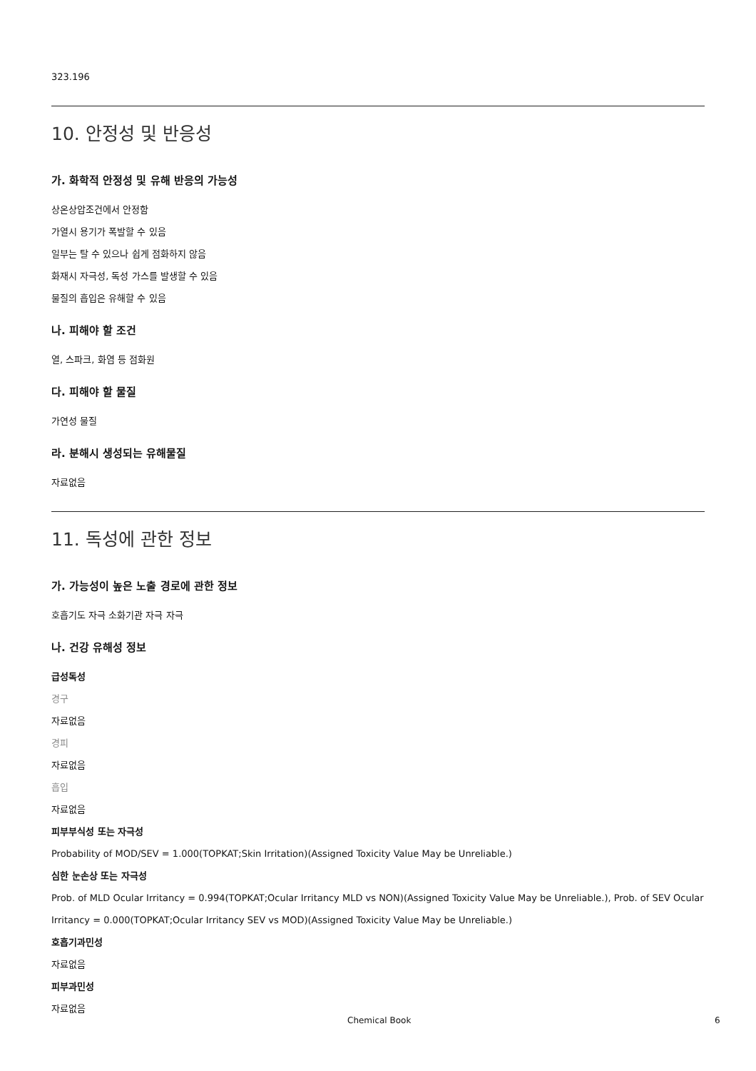323.196
10. 안정성 및 반응성
가. 화학적 안정성 및 유해 반응의 가능성
상온상압조건에서 안정함
가열시 용기가 폭발할 수 있음
일부는 탈 수 있으나 쉽게 점화하지 않음
화재시 자극성, 독성 가스를 발생할 수 있음
물질의 흡입은 유해할 수 있음
나. 피해야 할 조건
열, 스파크, 화염 등 점화원
다. 피해야 할 물질
가연성 물질
라. 분해시 생성되는 유해물질
자료없음
11. 독성에 관한 정보
가. 가능성이 높은 노출 경로에 관한 정보
호흡기도 자극 소화기관 자극 자극
나. 건강 유해성 정보
급성독성
경구
자료없음
경피
자료없음
흡입
자료없음
피부부식성 또는 자극성
Probability of MOD/SEV = 1.000(TOPKAT;Skin Irritation)(Assigned Toxicity Value May be Unreliable.)
심한 눈손상 또는 자극성
Prob. of MLD Ocular Irritancy = 0.994(TOPKAT;Ocular Irritancy MLD vs NON)(Assigned Toxicity Value May be Unreliable.), Prob. of SEV Ocular Irritancy = 0.000(TOPKAT;Ocular Irritancy SEV vs MOD)(Assigned Toxicity Value May be Unreliable.)
호흡기과민성
자료없음
피부과민성
자료없음
Chemical Book 6